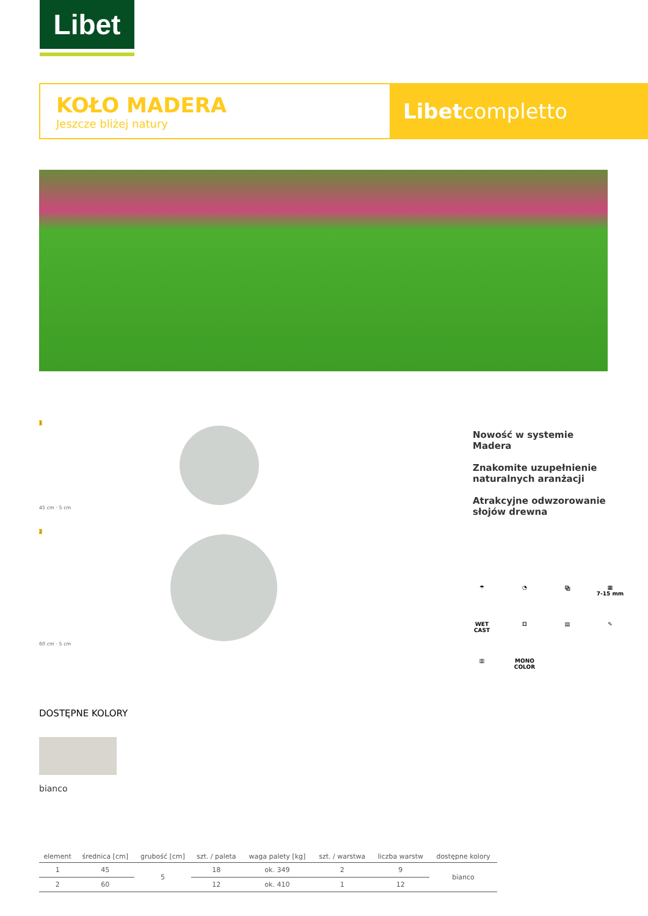Libet
KOŁO MADERA
Jeszcze bliżej natury
Libet completto
1
45 cm · 5 cm
2
60 cm · 5 cm
DOSTĘPNE KOLORY
bianco
Nowość w systemie Madera
Znakomite uzupełnienie naturalnych aranżacji
Atrakcyjne odwzorowanie słojów drewna
☂
◔
⧉
▦
7-15 mm
WET
CAST
⚃
▤
✎
▥
MONO
COLOR
| element | średnica [cm] | grubość [cm] | szt. / paleta | waga palety [kg] | szt. / warstwa | liczba warstw | dostępne kolory |
| --- | --- | --- | --- | --- | --- | --- | --- |
| 1 | 45 | 5 | 18 | ok. 349 | 2 | 9 | bianco |
| 2 | 60 | | 12 | ok. 410 | 1 | 12 | |